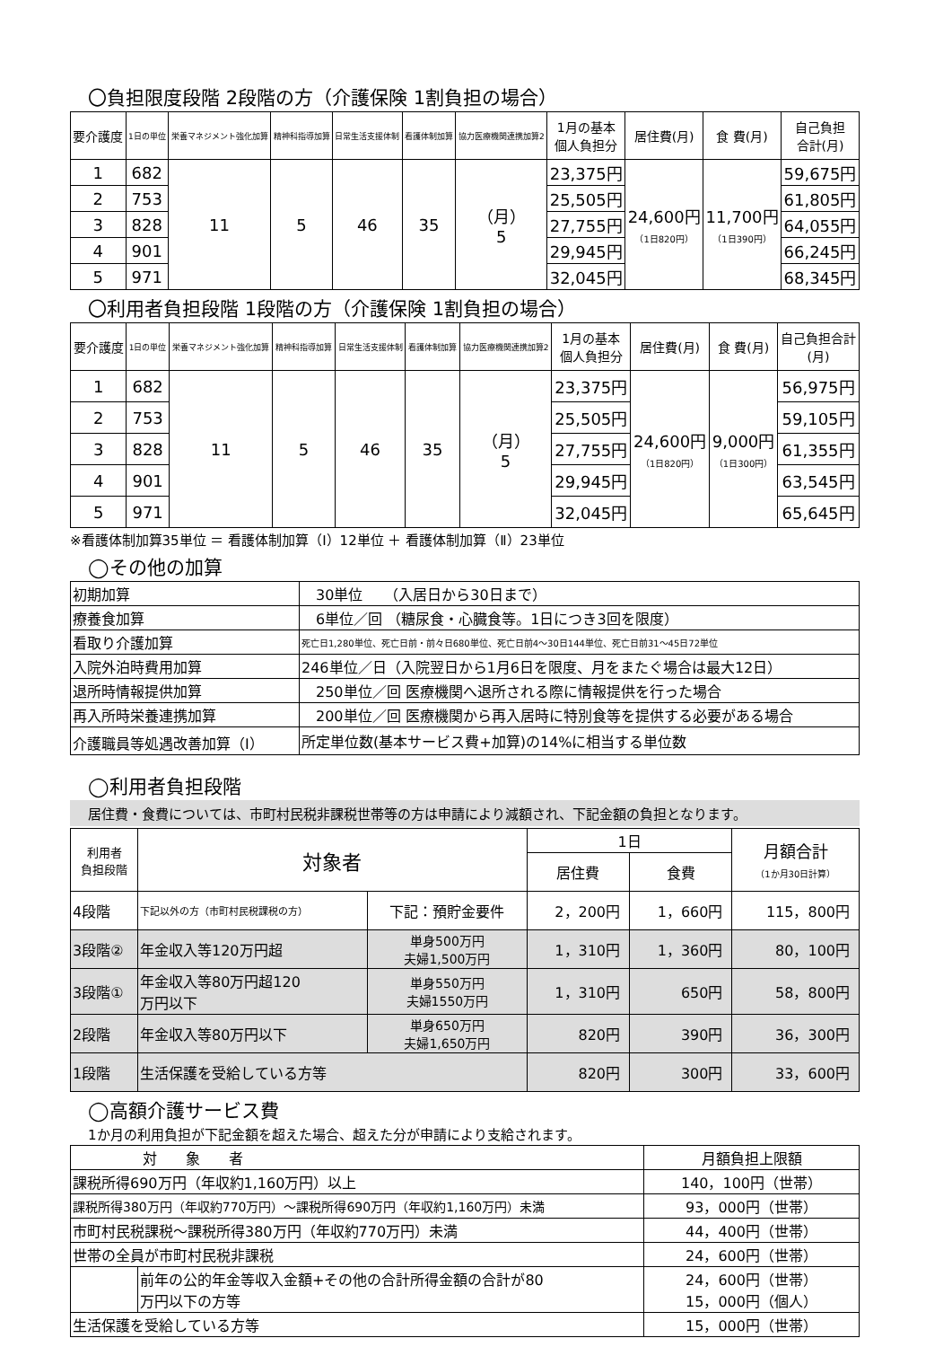〇負担限度段階 2段階の方（介護保険 1割負担の場合）
| 要介護度 | 1日の単位 | 栄養マネジメント強化加算 | 精神科指導加算 | 日常生活支援体制 | 看護体制加算 | 協力医療機関連携加算2 | 1月の基本 個人負担分 | 居住費(月) | 食 費(月) | 自己負担 合計(月) |
| --- | --- | --- | --- | --- | --- | --- | --- | --- | --- | --- |
| 1 | 682 | 11 | 5 | 46 | 35 | （月） 5 | 23,375円 | 24,600円 （1日820円） | 11,700円 （1日390円） | 59,675円 |
| 2 | 753 | | | | | | 25,505円 | | | 61,805円 |
| 3 | 828 | | | | | | 27,755円 | | | 64,055円 |
| 4 | 901 | | | | | | 29,945円 | | | 66,245円 |
| 5 | 971 | | | | | | 32,045円 | | | 68,345円 |
〇利用者負担段階 1段階の方（介護保険 1割負担の場合）
| 要介護度 | 1日の単位 | 栄養マネジメント強化加算 | 精神科指導加算 | 日常生活支援体制 | 看護体制加算 | 協力医療機関連携加算2 | 1月の基本 個人負担分 | 居住費(月) | 食 費(月) | 自己負担合計 (月) |
| --- | --- | --- | --- | --- | --- | --- | --- | --- | --- | --- |
| 1 | 682 | 11 | 5 | 46 | 35 | （月） 5 | 23,375円 | 24,600円 （1日820円） | 9,000円 （1日300円） | 56,975円 |
| 2 | 753 | | | | | | 25,505円 | | | 59,105円 |
| 3 | 828 | | | | | | 27,755円 | | | 61,355円 |
| 4 | 901 | | | | | | 29,945円 | | | 63,545円 |
| 5 | 971 | | | | | | 32,045円 | | | 65,645円 |
※看護体制加算35単位 ＝ 看護体制加算（Ⅰ）12単位 ＋ 看護体制加算（Ⅱ）23単位
◯その他の加算
| 初期加算 | 30単位 （入居日から30日まで） |
| 療養食加算 | 6単位／回 （糖尿食・心臓食等。1日につき3回を限度） |
| 看取り介護加算 | 死亡日1,280単位、死亡日前・前々日680単位、死亡日前4～30日144単位、死亡日前31～45日72単位 |
| 入院外泊時費用加算 | 246単位／日（入院翌日から1月6日を限度、月をまたぐ場合は最大12日） |
| 退所時情報提供加算 | 250単位／回 医療機関へ退所される際に情報提供を行った場合 |
| 再入所時栄養連携加算 | 200単位／回 医療機関から再入居時に特別食等を提供する必要がある場合 |
| 介護職員等処遇改善加算（Ⅰ） | 所定単位数(基本サービス費+加算)の14%に相当する単位数 |
◯利用者負担段階
居住費・食費については、市町村民税非課税世帯等の方は申請により減額され、下記金額の負担となります。
| 利用者 負担段階 | 対象者 | | 1日 | | 月額合計 （1か月30日計算） |
| | | | 居住費 | 食費 | |
| 4段階 | 下記以外の方（市町村民税課税の方） | 下記：預貯金要件 | 2，200円 | 1，660円 | 115，800円 |
| 3段階② | 年金収入等120万円超 | 単身500万円 夫婦1,500万円 | 1，310円 | 1，360円 | 80，100円 |
| 3段階① | 年金収入等80万円超120 万円以下 | 単身550万円 夫婦1550万円 | 1，310円 | 650円 | 58，800円 |
| 2段階 | 年金収入等80万円以下 | 単身650万円 夫婦1,650万円 | 820円 | 390円 | 36，300円 |
| 1段階 | 生活保護を受給している方等 | | 820円 | 300円 | 33，600円 |
◯高額介護サービス費
1か月の利用負担が下記金額を超えた場合、超えた分が申請により支給されます。
| 対 象 者 | | 月額負担上限額 |
| 課税所得690万円（年収約1,160万円）以上 | | 140，100円（世帯） |
| 課税所得380万円（年収約770万円）～課税所得690万円（年収約1,160万円）未満 | | 93，000円（世帯） |
| 市町村民税課税～課税所得380万円（年収約770万円）未満 | | 44，400円（世帯） |
| 世帯の全員が市町村民税非課税 | | 24，600円（世帯） |
| | 前年の公的年金等収入金額+その他の合計所得金額の合計が80 万円以下の方等 | 24，600円（世帯） 15，000円（個人） |
| 生活保護を受給している方等 | | 15，000円（世帯） |